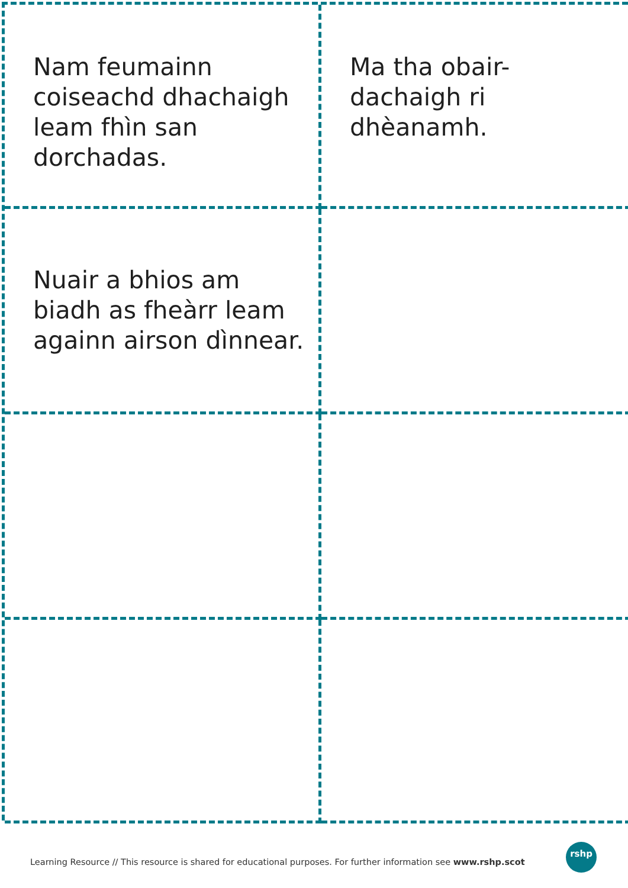Nam feumainn coiseachd dhachaigh leam fhìn san dorchadas.
Ma tha obair-dachaigh ri dhèanamh.
Nuair a bhios am biadh as fheàrr leam againn airson dìnnear.
Learning Resource // This resource is shared for educational purposes. For further information see www.rshp.scot
rshp